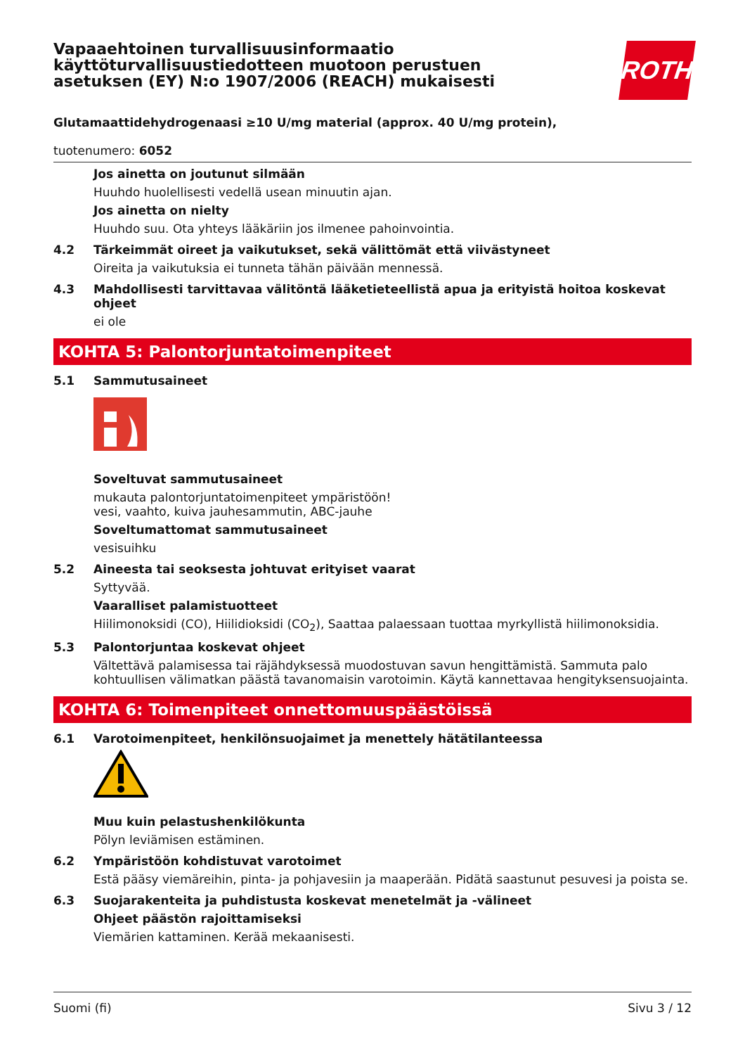Vapaaehtoinen turvallisuusinformaatio käyttöturvallisuustiedotteen muotoon perustuen asetuksen (EY) N:o 1907/2006 (REACH) mukaisesti
ROTH
Glutamaattidehydrogenaasi ≥10 U/mg material (approx. 40 U/mg protein),
tuotenumero: 6052
Jos ainetta on joutunut silmään
Huuhdo huolellisesti vedellä usean minuutin ajan.
Jos ainetta on nielty
Huuhdo suu. Ota yhteys lääkäriin jos ilmenee pahoinvointia.
4.2 Tärkeimmät oireet ja vaikutukset, sekä välittömät että viivästyneet
Oireita ja vaikutuksia ei tunneta tähän päivään mennessä.
4.3 Mahdollisesti tarvittavaa välitöntä lääketieteellistä apua ja erityistä hoitoa koskevat ohjeet
ei ole
KOHTA 5: Palontorjuntatoimenpiteet
5.1 Sammutusaineet
Soveltuvat sammutusaineet
mukauta palontorjuntatoimenpiteet ympäristöön!
vesi, vaahto, kuiva jauhesammutin, ABC-jauhe
Soveltumattomat sammutusaineet
vesisuihku
5.2 Aineesta tai seoksesta johtuvat erityiset vaarat
Syttyvää.
Vaaralliset palamistuotteet
Hiilimonoksidi (CO), Hiilidioksidi (CO<sub>2</sub>), Saattaa palaessaan tuottaa myrkyllistä hiilimonoksidia.
5.3 Palontorjuntaa koskevat ohjeet
Vältettävä palamisessa tai räjähdyksessä muodostuvan savun hengittämistä. Sammuta palo kohtuullisen välimatkan päästä tavanomaisin varotoimin. Käytä kannettavaa hengityksensuojainta.
KOHTA 6: Toimenpiteet onnettomuuspäästöissä
6.1 Varotoimenpiteet, henkilönsuojaimet ja menettely hätätilanteessa
Muu kuin pelastushenkilökunta
Pölyn leviämisen estäminen.
6.2 Ympäristöön kohdistuvat varotoimet
Estä pääsy viemäreihin, pinta- ja pohjavesiin ja maaperään. Pidätä saastunut pesuvesi ja poista se.
6.3 Suojarakenteita ja puhdistusta koskevat menetelmät ja -välineet
Ohjeet päästön rajoittamiseksi
Viemärien kattaminen. Kerää mekaanisesti.
Suomi (fi) Sivu 3 / 12